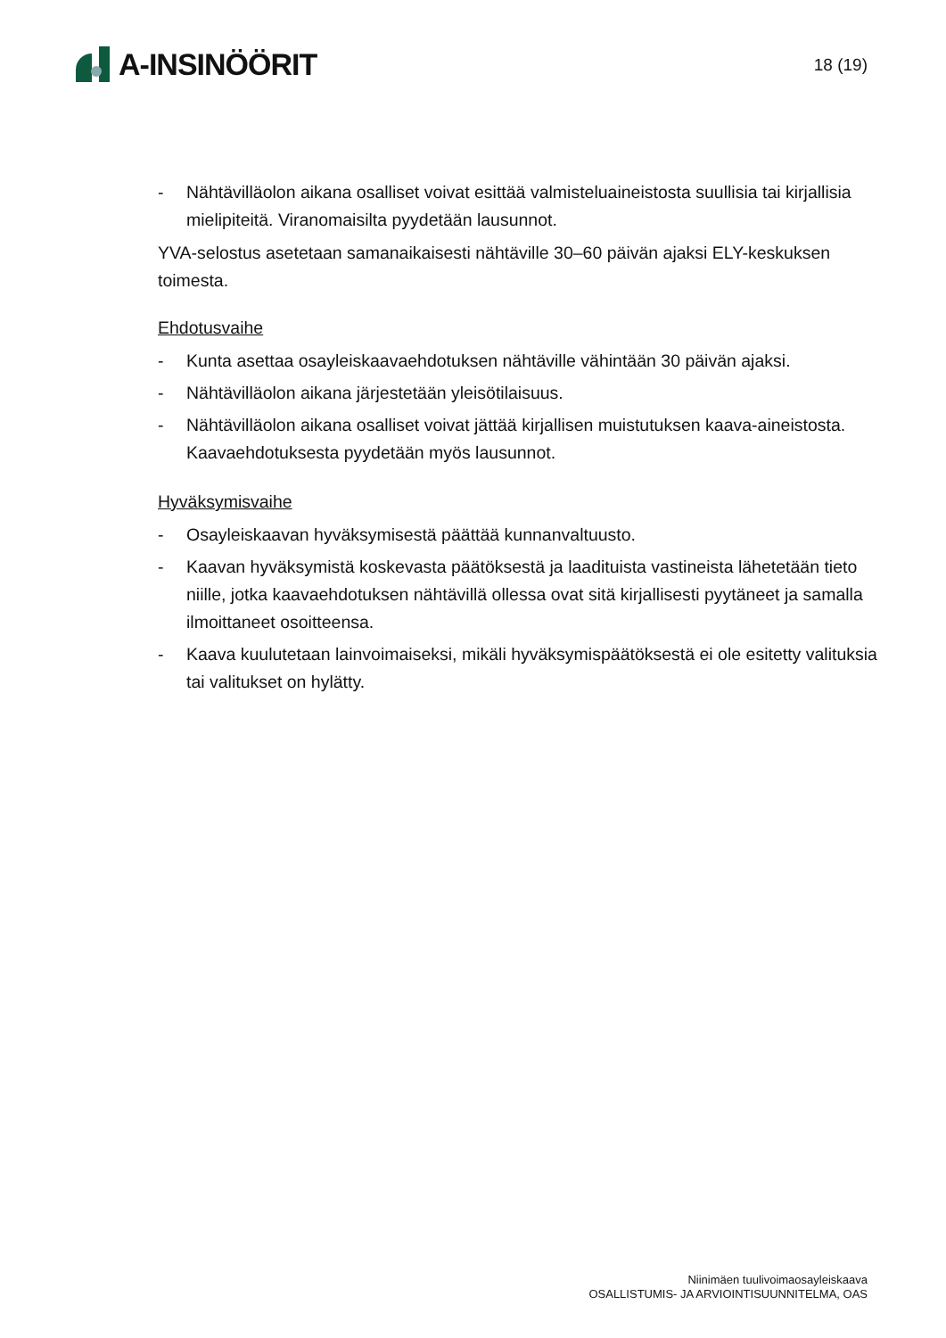A-INSINÖÖRIT
18 (19)
- Nähtävilläolon aikana osalliset voivat esittää valmisteluaineistosta suullisia tai kirjallisia mielipiteitä. Viranomaisilta pyydetään lausunnot.
YVA-selostus asetetaan samanaikaisesti nähtäville 30–60 päivän ajaksi ELY-keskuksen toimesta.
Ehdotusvaihe
- Kunta asettaa osayleiskaavaehdotuksen nähtäville vähintään 30 päivän ajaksi.
- Nähtävilläolon aikana järjestetään yleisötilaisuus.
- Nähtävilläolon aikana osalliset voivat jättää kirjallisen muistutuksen kaava-aineistosta. Kaavaehdotuksesta pyydetään myös lausunnot.
Hyväksymisvaihe
- Osayleiskaavan hyväksymisestä päättää kunnanvaltuusto.
- Kaavan hyväksymistä koskevasta päätöksestä ja laadituista vastineista lähetetään tieto niille, jotka kaavaehdotuksen nähtävillä ollessa ovat sitä kirjallisesti pyytäneet ja samalla ilmoittaneet osoitteensa.
- Kaava kuulutetaan lainvoimaiseksi, mikäli hyväksymispäätöksestä ei ole esitetty valituksia tai valitukset on hylätty.
Niinimäen tuulivoimaosayleiskaava
OSALLISTUMIS- JA ARVIOINTISUUNNITELMA, OAS